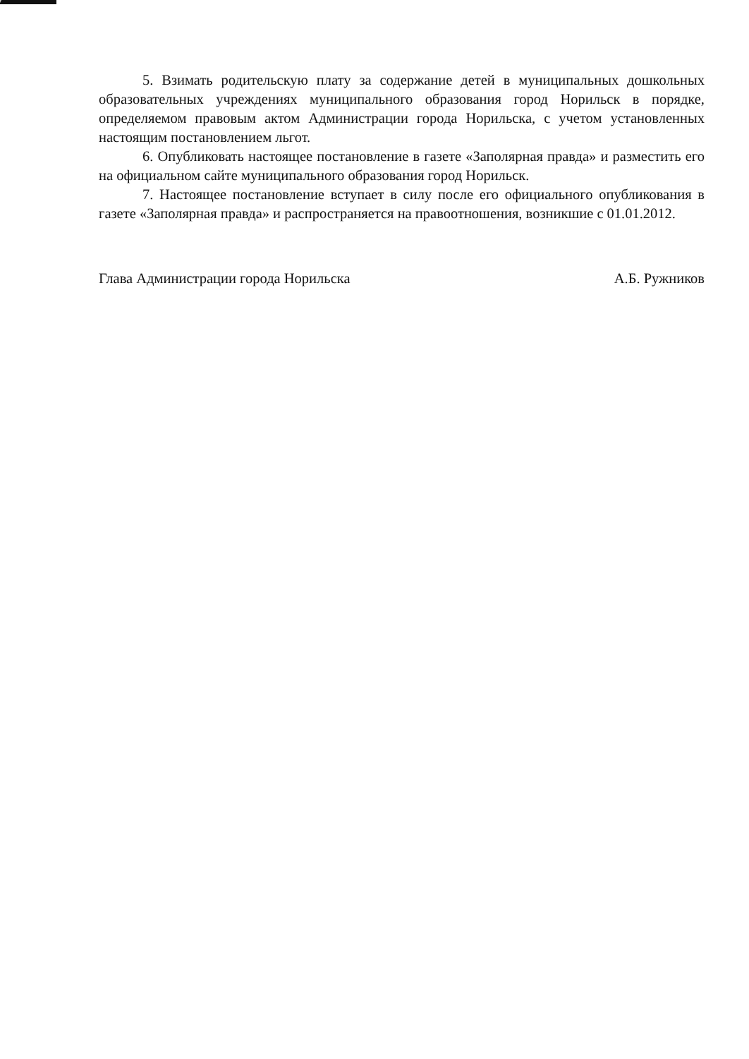5. Взимать родительскую плату за содержание детей в муниципальных дошкольных образовательных учреждениях муниципального образования город Норильск в порядке, определяемом правовым актом Администрации города Норильска, с учетом установленных настоящим постановлением льгот.
6. Опубликовать настоящее постановление в газете «Заполярная правда» и разместить его на официальном сайте муниципального образования город Норильск.
7. Настоящее постановление вступает в силу после его официального опубликования в газете «Заполярная правда» и распространяется на правоотношения, возникшие с 01.01.2012.
Глава Администрации города Норильска А.Б. Ружников